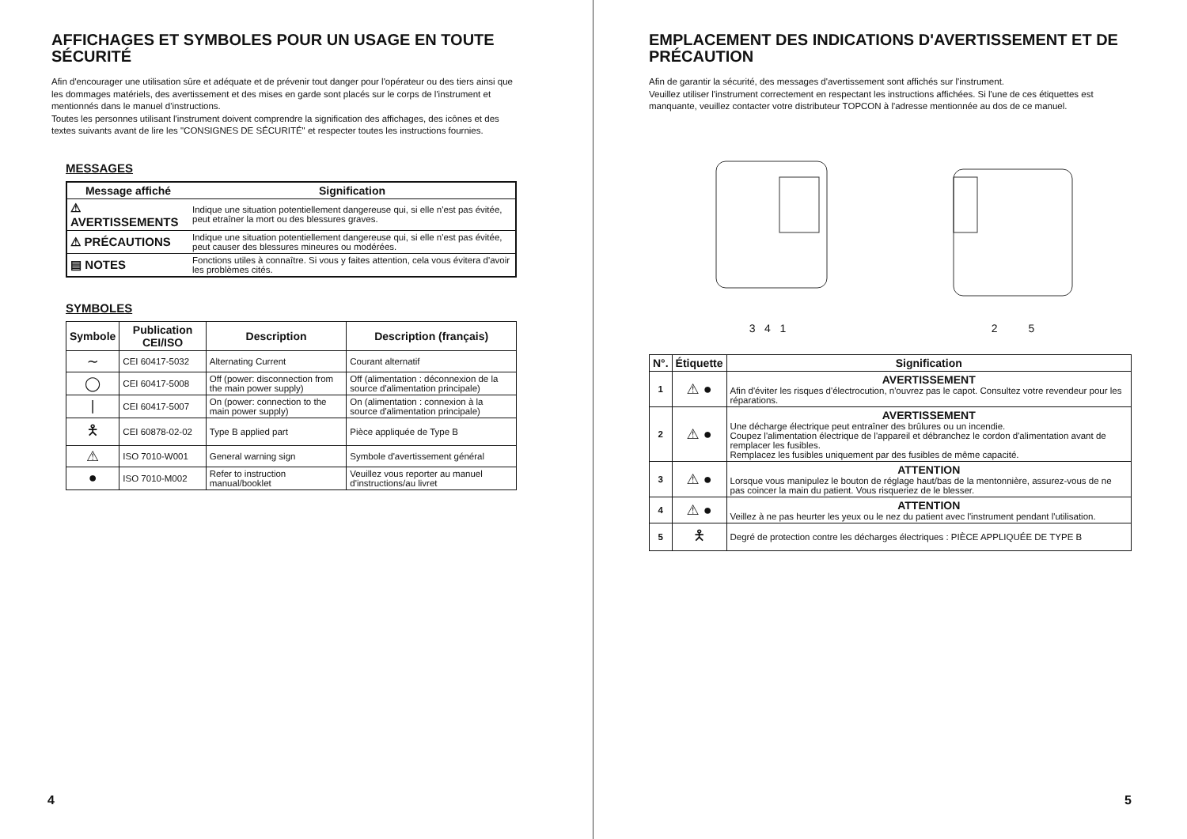AFFICHAGES ET SYMBOLES POUR UN USAGE EN TOUTE SÉCURITÉ
Afin d'encourager une utilisation sûre et adéquate et de prévenir tout danger pour l'opérateur ou des tiers ainsi que les dommages matériels, des avertissement et des mises en garde sont placés sur le corps de l'instrument et mentionnés dans le manuel d'instructions.
Toutes les personnes utilisant l'instrument doivent comprendre la signification des affichages, des icônes et des textes suivants avant de lire les "CONSIGNES DE SÉCURITÉ" et respecter toutes les instructions fournies.
MESSAGES
| Message affiché | Signification |
| --- | --- |
| ⚠ AVERTISSEMENTS | Indique une situation potentiellement dangereuse qui, si elle n'est pas évitée, peut etraîner la mort ou des blessures graves. |
| ⚠ PRÉCAUTIONS | Indique une situation potentiellement dangereuse qui, si elle n'est pas évitée, peut causer des blessures mineures ou modérées. |
| ▤ NOTES | Fonctions utiles à connaître. Si vous y faites attention, cela vous évitera d'avoir les problèmes cités. |
SYMBOLES
| Symbole | Publication CEI/ISO | Description | Description (français) |
| --- | --- | --- | --- |
| ∼ | CEI 60417-5032 | Alternating Current | Courant alternatif |
| ◯ | CEI 60417-5008 | Off (power: disconnection from the main power supply) | Off (alimentation : déconnexion de la source d'alimentation principale) |
| / | CEI 60417-5007 | On (power: connection to the main power supply) | On (alimentation : connexion à la source d'alimentation principale) |
| 🯅 | CEI 60878-02-02 | Type B applied part | Pièce appliquée de Type B |
| ⚠ | ISO 7010-W001 | General warning sign | Symbole d'avertissement général |
| ● | ISO 7010-M002 | Refer to instruction manual/booklet | Veuillez vous reporter au manuel d'instructions/au livret |
4
EMPLACEMENT DES INDICATIONS D'AVERTISSEMENT ET DE PRÉCAUTION
Afin de garantir la sécurité, des messages d'avertissement sont affichés sur l'instrument.
Veuillez utiliser l'instrument correctement en respectant les instructions affichées. Si l'une de ces étiquettes est manquante, veuillez contacter votre distributeur TOPCON à l'adresse mentionnée au dos de ce manuel.
3 4 1
2 5
| N°. | Étiquette | Signification |
| --- | --- | --- |
| 1 | ⚠ ● | AVERTISSEMENT Afin d'éviter les risques d'électrocution, n'ouvrez pas le capot. Consultez votre revendeur pour les réparations. |
| 2 | ⚠ ● | AVERTISSEMENT Une décharge électrique peut entraîner des brûlures ou un incendie. Coupez l'alimentation électrique de l'appareil et débranchez le cordon d'alimentation avant de remplacer les fusibles. Remplacez les fusibles uniquement par des fusibles de même capacité. |
| 3 | ⚠ ● | ATTENTION Lorsque vous manipulez le bouton de réglage haut/bas de la mentonnière, assurez-vous de ne pas coincer la main du patient. Vous risqueriez de le blesser. |
| 4 | ⚠ ● | ATTENTION Veillez à ne pas heurter les yeux ou le nez du patient avec l'instrument pendant l'utilisation. |
| 5 | 🯅 | Degré de protection contre les décharges électriques : PIÈCE APPLIQUÉE DE TYPE B |
5